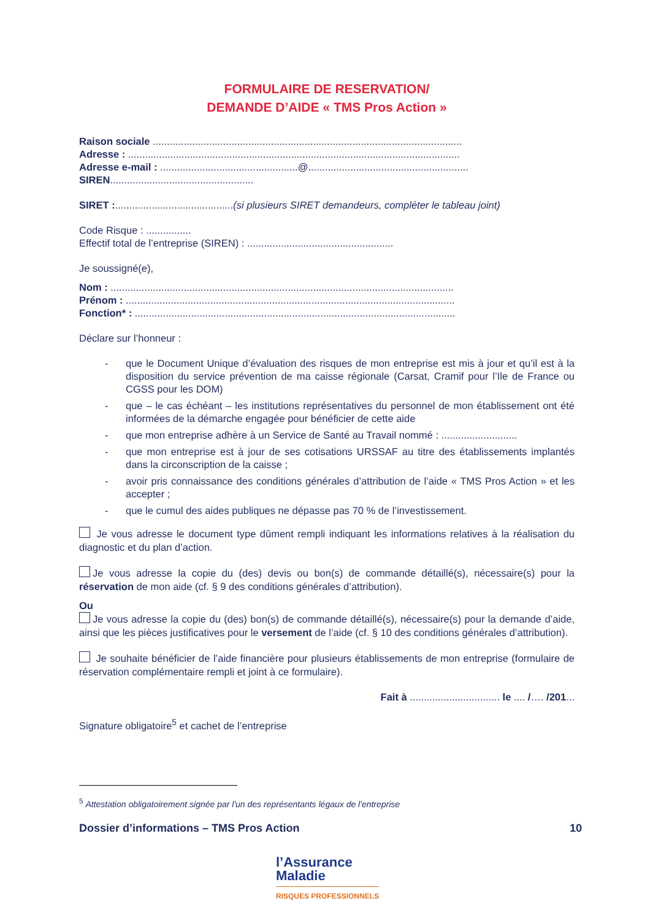FORMULAIRE DE RESERVATION/
DEMANDE D’AIDE « TMS Pros Action »
Raison sociale ..............................................................................................................
Adresse : ......................................................................................................................
Adresse e-mail : .................................................@.........................................................
SIREN...................................................
SIRET :..........................................(si plusieurs SIRET demandeurs, compléter le tableau joint)
Code Risque : ................
Effectif total de l’entreprise (SIREN) : ....................................................
Je soussigné(e),
Nom : ..........................................................................................................................
Prénom : .....................................................................................................................
Fonction* : ..................................................................................................................
Déclare sur l’honneur :
- que le Document Unique d’évaluation des risques de mon entreprise est mis à jour et qu’il est à la disposition du service prévention de ma caisse régionale (Carsat, Cramif pour l’Ile de France ou CGSS pour les DOM)
- que – le cas échéant – les institutions représentatives du personnel de mon établissement ont été informées de la démarche engagée pour bénéficier de cette aide
- que mon entreprise adhère à un Service de Santé au Travail nommé : ...........................
- que mon entreprise est à jour de ses cotisations URSSAF au titre des établissements implantés dans la circonscription de la caisse ;
- avoir pris connaissance des conditions générales d’attribution de l’aide « TMS Pros Action » et les accepter ;
- que le cumul des aides publiques ne dépasse pas 70 % de l’investissement.
Je vous adresse le document type dûment rempli indiquant les informations relatives à la réalisation du diagnostic et du plan d’action.
Je vous adresse la copie du (des) devis ou bon(s) de commande détaillé(s), nécessaire(s) pour la réservation de mon aide (cf. § 9 des conditions générales d’attribution).
Ou
Je vous adresse la copie du (des) bon(s) de commande détaillé(s), nécessaire(s) pour la demande d’aide, ainsi que les pièces justificatives pour le versement de l’aide (cf. § 10 des conditions générales d’attribution).
Je souhaite bénéficier de l’aide financière pour plusieurs établissements de mon entreprise (formulaire de réservation complémentaire rempli et joint à ce formulaire).
Fait à ................................ le .... /…. /201...
Signature obligatoire<sup>5</sup> et cachet de l’entreprise
<sup>5</sup> Attestation obligatoirement signée par l'un des représentants légaux de l'entreprise
Dossier d’informations – TMS Pros Action 10
l’Assurance
Maladie
RISQUES PROFESSIONNELS